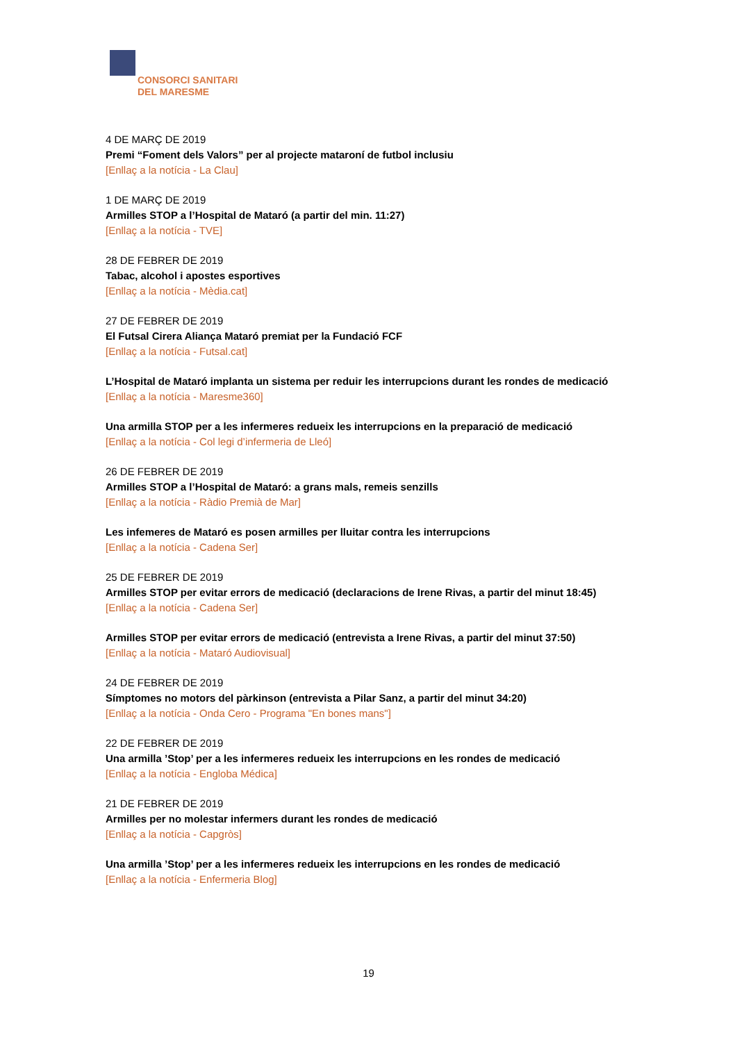CONSORCI SANITARI
DEL MARESME
4 DE MARÇ DE 2019
Premi “Foment dels Valors” per al projecte mataroní de futbol inclusiu
[Enllaç a la notícia - La Clau]
1 DE MARÇ DE 2019
Armilles STOP a l’Hospital de Mataró (a partir del min. 11:27)
[Enllaç a la notícia - TVE]
28 DE FEBRER DE 2019
Tabac, alcohol i apostes esportives
[Enllaç a la notícia - Mèdia.cat]
27 DE FEBRER DE 2019
El Futsal Cirera Aliança Mataró premiat per la Fundació FCF
[Enllaç a la notícia - Futsal.cat]
L’Hospital de Mataró implanta un sistema per reduir les interrupcions durant les rondes de medicació
[Enllaç a la notícia - Maresme360]
Una armilla STOP per a les infermeres redueix les interrupcions en la preparació de medicació
[Enllaç a la notícia - Col legi d’infermeria de Lleó]
26 DE FEBRER DE 2019
Armilles STOP a l’Hospital de Mataró: a grans mals, remeis senzills
[Enllaç a la notícia - Ràdio Premià de Mar]
Les infemeres de Mataró es posen armilles per lluitar contra les interrupcions
[Enllaç a la notícia - Cadena Ser]
25 DE FEBRER DE 2019
Armilles STOP per evitar errors de medicació (declaracions de Irene Rivas, a partir del minut 18:45)
[Enllaç a la notícia - Cadena Ser]
Armilles STOP per evitar errors de medicació (entrevista a Irene Rivas, a partir del minut 37:50)
[Enllaç a la notícia - Mataró Audiovisual]
24 DE FEBRER DE 2019
Símptomes no motors del pàrkinson (entrevista a Pilar Sanz, a partir del minut 34:20)
[Enllaç a la notícia - Onda Cero - Programa "En bones mans"]
22 DE FEBRER DE 2019
Una armilla ’Stop’ per a les infermeres redueix les interrupcions en les rondes de medicació
[Enllaç a la notícia - Engloba Médica]
21 DE FEBRER DE 2019
Armilles per no molestar infermers durant les rondes de medicació
[Enllaç a la notícia - Capgròs]
Una armilla ’Stop’ per a les infermeres redueix les interrupcions en les rondes de medicació
[Enllaç a la notícia - Enfermeria Blog]
19